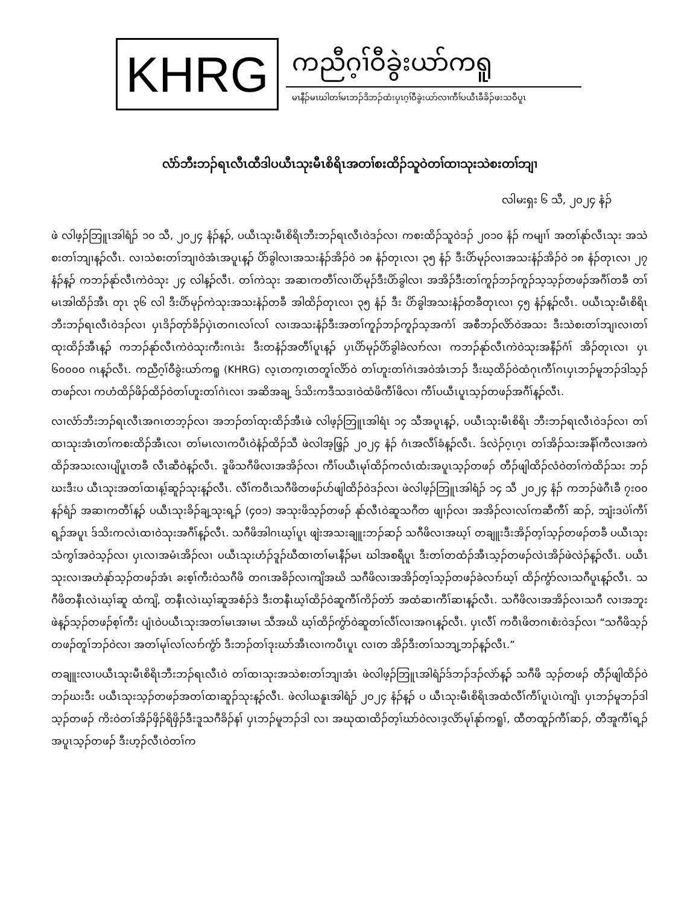KHRG
ကညီဂ့ၢ်ဝီခွဲးယာ်ကရူ
မၤနီၣ်မၤဃါတၢ်မၤဘၣ်ဒိဘၣ်ထံးပှၤဂ့ၢ်ဝီခွဲးယာ်လၢကီၢ်ပယီၤခီခိၣ်ဖးသဝီပူၤ
လံာ်ဘီးဘၣ်ရၤလီၤထီဒါပယီၤသုးမီၤစိရိၤအတၢ်စးထိၣ်သူဝဲတၢ်ထၢသုးသဲစးတၢ်ဘျၢ
လါမးရှး ၆ သီ, ၂၀၂၄ နံၣ်
ဖဲ လါဖ့ၣ်ဘြူၤအါရံၣ် ၁၀ သီ, ၂၀၂၄ နံၣ်န့ၣ်, ပယီၤသုးမီၤစိရိၤဘီးဘၣ်ရၤလီၤဝဲဒၣ်လၢ ကစးထိၣ်သူဝဲဒၣ် ၂၀၁၀ နံၣ် ကမျၢၢ် အတၢ်နုာ်လီၤသုး အသဲစးတၢ်ဘျၢန့ၣ်လီၤ. လၢသဲစးတၢ်ဘျၢဝဲအံၤအပူၤန့ၣ် ပိာ်ခွါလၢအသးနံၣ်အိၣ်ဝဲ ၁၈ နံၣ်တုၤလၢ ၃၅ နံၣ် ဒီးပိာ်မုၣ်လၢအသးနံၣ်အိၣ်ဝဲ ၁၈ နံၣ်တုၤလၢ ၂၇ နံၣ်န့ၣ် ကဘၣ်နုာ်လီၤကဲဝဲသုး ၂၄ လါန့ၣ်လီၤ. တၢ်ကဲသုး အဆၢကတီၢ်လၢပိာ်မုၣ်ဒီးပိာ်ခွါလၢ အအိၣ်ဒီးတၢ်ကူၣ်ဘၣ်ကူၣ်သ့သ့ၣ်တဖၣ်အဂီၢ်တခီ တၢ်မၤအါထိၣ်အီၤ တုၤ ၃၆ လါ ဒီးပိာ်မုၣ်ကဲသုးအသးနံၣ်တခီ အါထိၣ်တုၤလၢ ၃၅ နံၣ် ဒီး ပိာ်ခွါအသးနံၣ်တခီတုၤလၢ ၄၅ နံၣ်န့ၣ်လီၤ. ပယီၤသုးမီၤစိရိၤ ဘီးဘၣ်ရၤလီၤဝဲဒၣ်လၢ ပှၤဒိၣ်တုာ်ခိၣ်ပှဲၤတဂၤလၢ်လၢ် လၢအသးနံၣ်ဒီးအတၢ်ကူၣ်ဘၣ်ကူၣ်သ့အကံၢ် အစီဘၣ်လိာ်ဝဲအသး ဒီးသဲစးတၢ်ဘျၢလၢတၢ်ထုးထိၣ်အီၤန့ၣ် ကဘၣ်နုာ်လီၤကဲဝဲသုးကီးဂၤဒဲး ဒီးတနံၣ်အတီၢ်ပူၤန့ၣ် ပှၤပိာ်မုၣ်ပိာ်ခွါခဲလၢာ်လၢ ကဘၣ်နုာ်လီၤကဲဝဲသုးအနီၣ်ဂံၢ် အိၣ်တုၤလၢ ပှၤ ၆၀၀၀၀ ဂၤန့ၣ်လီၤ. ကညီဂ့ၢ်ဝီခွဲးယာ်ကရူ (KHRG) လ့ၤတက့ၤတတူၢ်လိာ်ဝဲ တၢ်ဟူးတၢ်ဂဲၤအဝဲအံၤဘၣ် ဒီးဃ့ထိၣ်ဝဲထံဂုၤကီၢ်ဂၤပှၤဘၣ်မူဘၣ်ဒါသ့ၣ်တဖၣ်လၢ ကဟံထိၣ်ဖိၣ်ထိၣ်ဝဲတၢ်ဟူးတၢ်ဂဲၤလၢ အဆိအချ့ ဒ်သိးကဒီသဒၢဝဲထံဖိကီၢ်ဖိလၢ ကီၢ်ပယီၤပူၤသ့ၣ်တဖၣ်အဂီၢ်န့ၣ်လီၤ.
လၢလံာ်ဘီးဘၣ်ရၤလီၤအဂၤတဘ့ၣ်လၢ အဘၣ်တၢ်ထုးထိၣ်အီၤဖဲ လါဖ့ၣ်ဘြူၤအါရံၤ ၁၄ သီအပူၤန့ၣ်, ပယီၤသုးမီၤစိရိၤ ဘီးဘၣ်ရၤလီၤဝဲဒၣ်လၢ တၢ်ထၢသုးအံၤတၢ်ကစးထိၣ်အီၤလၢ တၢ်မၤလၢကပီၤဝဲနံၣ်ထိၣ်သီ ဖဲလါအ့ဖြ့ၣ် ၂၀၂၄ နံၣ် ဂံၤအလီၢ်ခံန့ၣ်လီၤ. ဒ်လဲၣ်ဂ့ၤဂ့ၤ တၢ်အိၣ်သးအနီၢ်ကီလၢအကဲထိၣ်အသးလၢပျိပူၤတခီ လီၤဆီဝဲန့ၣ်လီၤ. ဒူဖိသဂီဖိလၢအအိၣ်လၢ ကီၢ်ပယီၤမုၢ်ထိၣ်ကလံၤထံးအပူၤသ့ၣ်တဖၣ် တီၣ်ဖျါထိၣ်လံဝဲတၢ်ကဲထိၣ်သး ဘၣ်ဃးဒီးပ ယီၤသုးအတၢ်ထၢန့ၢ်ဆူၣ်သုးန့ၣ်လီၤ. လီၢ်ကဝီၤသဂီဖိတဖၣ်ပာ်ဖျါထိၣ်ဝဲဒၣ်လၢ ဖဲလါဖ့ၣ်ဘြူၤအါရံၣ် ၁၄ သီ ၂၀၂၄ နံၣ် ကဘၣ်ဖဲဂီၤခီ ၇း၀၀ နၣ်ရံၣ် အဆၢကတီၢ်န့ၣ် ပယီၤသုးခိၣ်ချ့သုးရ့ၣ် (၄၀၁) အသုးဖိသ့ၣ်တဖၣ် နုာ်လီၤဝဲဆူသဂီတ ဖျၢၣ်လၢ အအိၣ်လၢလၢ်ကဆီကီၢ် ဆၣ်, ဘျံးဒပဲၢ်ကီၢ်ရ့ၣ်အပူၤ ဒ်သိးကလဲၤထၢဝဲသုးအဂီၢ်န့ၣ်လီၤ. သဂီဖိအါဂၤဃ့ၢ်ပူၤ ဖျဲးအသးချူးဘၣ်ဆၣ် သဂီဖိလၢအဃ့ၢ် တချူးဒီးအိၣ်တ့ၢ်သ့ၣ်တဖၣ်တခီ ပယီၤသုးသံကွၢ်အဝဲသ့ၣ်လၢ ပှၤလၢအမံၤအိၣ်လၢ ပယီၤသုးဟံၣ်ဒူၣ်ဃီထၢတၢ်မၤနီၣ်မၤ ဃါအစရီပူၤ ဒီးတၢ်တထံၣ်အီၤသ့ၣ်တဖၣ်လဲၤအိၣ်ဖဲလဲၣ်န့ၣ်လီၤ. ပယီၤသုးလၢအဟဲနုာ်သ့ၣ်တဖၣ်အံၤ ခးစ့ၢ်ကီးဝဲသဂီဖိ တဂၤအခိၣ်လၢကျိအဃိ သဂီဖိလၢအအိၣ်တ့ၢ်သ့ၣ်တဖၣ်ခဲလၢာ်ဃ့ၢ် ထိၣ်ကွံာ်လၢသဂီပူၤန့ၣ်လီၤ. သဂီဖိတနီၤလဲၤဃ့ၢ်ဆူ ထံကျိ, တနီၤလဲၤဃ့ၢ်ဆူအစံၣ်ဒဲ ဒီးတနီၤဃ့ၢ်ထိၣ်ဝဲဆူကီၢ်ကိၣ်တဲာ် အထံဆၢကီၢ်ဆၢန့ၣ်လီၤ. သဂီဖိလၢအအိၣ်လၢသဂီ လၢအဘူးဖဲန့ၣ်သ့ၣ်တဖၣ်စ့ၢ်ကီး ပျံၤဝဲပယီၤသုးအတၢ်မၤအၢမၤ သီအဃိ ဃ့ၢ်ထိၣ်ကွံာ်ဝဲဆူတၢ်လီၢ်လၢအဂၤန့ၣ်လီၤ. ပှၤလီၢ် ကဝီၤဖိတဂၤစံးဝဲဒၣ်လၢ “သဂီဖိသ့ၣ်တဖၣ်တူၢ်ဘၣ်ဝဲလၢ အတၢ်မုၢ်လၢ်လၢာ်ကွံာ် ဒီးဘၣ်တၢ်ဒုးဃာ်အီၤလၢကပီၤပူၤ လၢတ အိၣ်ဒီးတၢ်သဘျ့ဘၣ်န့ၣ်လီၤ.”
တချူးလၢပယီၤသုးမီၤစိရိၤဘီးဘၣ်ရၤလီၤဝဲ တၢ်ထၢသုးအသဲစးတၢ်ဘျၢအံၤ ဖဲလါဖ့ၣ်ဘြူၤအါရံၣ်ဒ်ဘၣ်ဒၣ်လဲာ်န့ၣ် သဂီဖိ သ့ၣ်တဖၣ် တီၣ်ဖျါထိၣ်ဝဲဘၣ်ဃးဒီး ပယီၤသုးသ့ၣ်တဖၣ်အတၢ်ထၢဆူၣ်သုးန့ၣ်လီၤ. ဖဲလါယနူၤအါရံၣ် ၂၀၂၄ နံၣ်န့ၣ် ပ ယီၤသုးမီၤစိရိၤအထံလီၢ်ကီၢ်ပူၤပဲၤကျိၤ ပှၤဘၣ်မူဘၣ်ဒါသ့ၣ်တဖၣ် ကိးဝဲတၢ်အိၣ်ဖှိၣ်ရိဖှိၣ်ဒီးဒူသဂီခိၣ်နၢ် ပှၤဘၣ်မူဘၣ်ဒါ လၢ အဃုထၢထိၣ်တ့ၢ်ဃာ်ဝဲလၢဒ့လိာ်မုၢ်နုာ်ကရူၢ်, ထီတထူၣ်ကီၢ်ဆၣ်, တီအူကီၢ်ရ့ၣ်အပူၤသ့ၣ်တဖၣ် ဒီးဟ့ၣ်လီၤဝဲတၢ်က